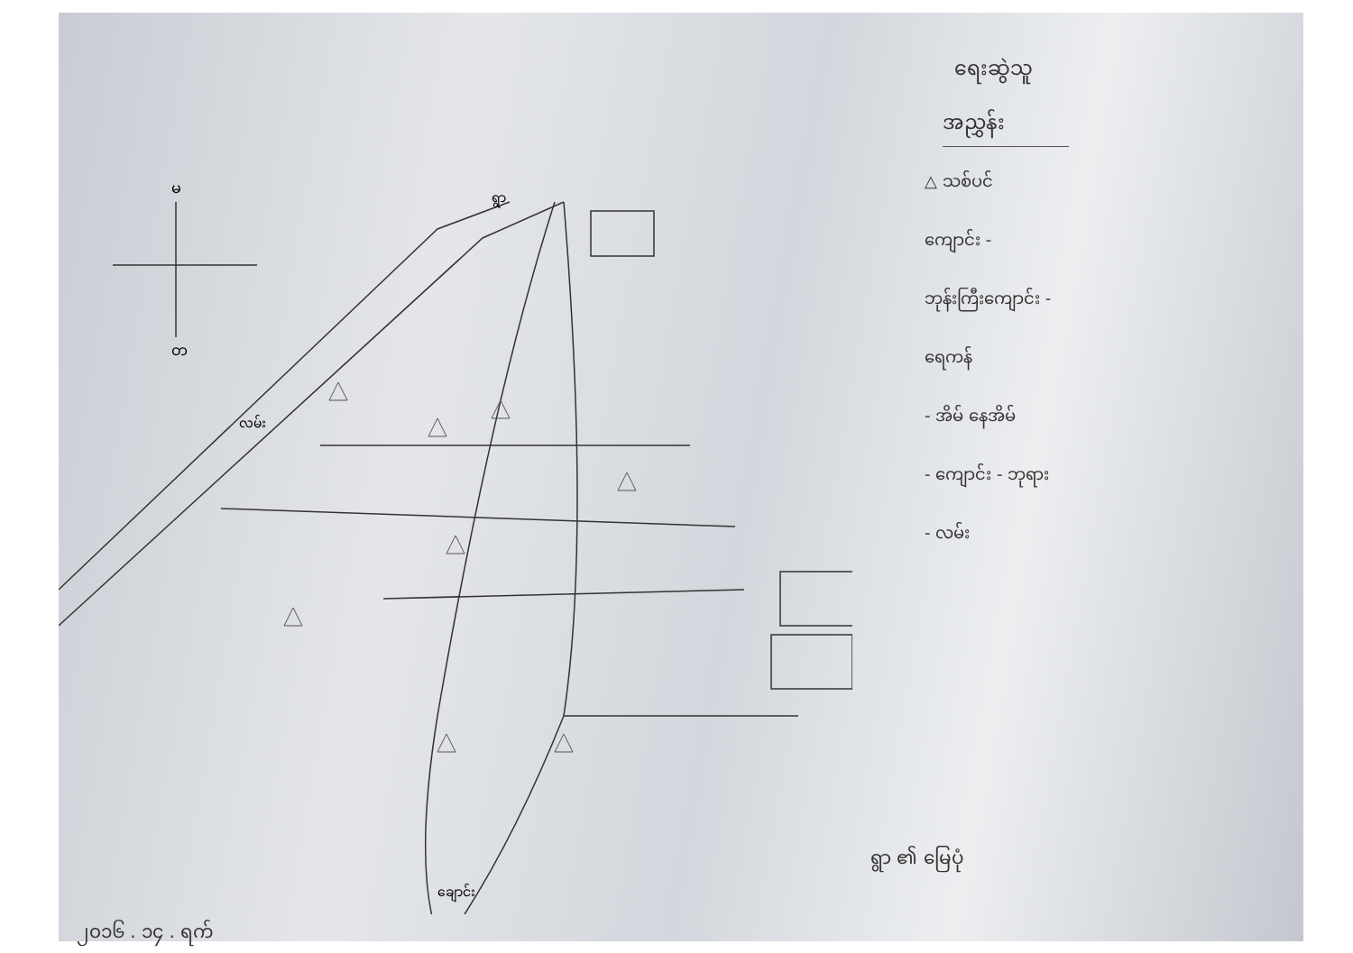ရေးဆွဲသူ
မ
တ
ရွာ
လမ်း
ချောင်း
အညွှန်း
△ သစ်ပင်
ကျောင်း -
ဘုန်းကြီးကျောင်း -
ရေကန်
- အိမ် နေအိမ်
- ကျောင်း - ဘုရား
- လမ်း
ရွာ ၏ မြေပုံ
၂၀၁၆ . ၁၄ . ရက်